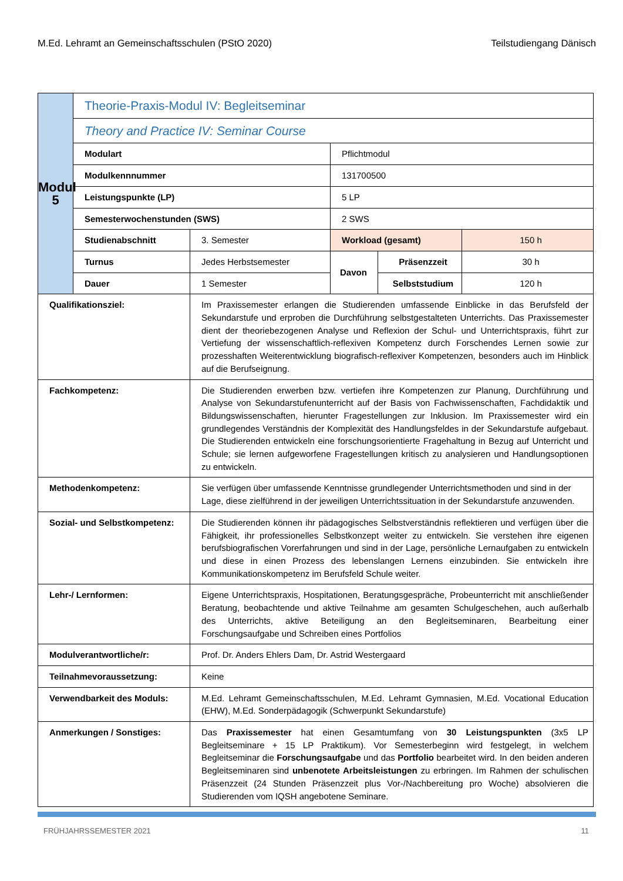M.Ed. Lehramt an Gemeinschaftsschulen (PStO 2020) Teilstudiengang Dänisch
| Modul 5 | Theorie-Praxis-Modul IV: Begleitseminar | | | | |
| | Theory and Practice IV: Seminar Course | | | | |
| | Modulart | | Pflichtmodul | | |
| | Modulkennnummer | | 131700500 | | |
| | Leistungspunkte (LP) | | 5 LP | | |
| | Semesterwochenstunden (SWS) | | 2 SWS | | |
| | Studienabschnitt | 3. Semester | Workload (gesamt) | | 150 h |
| | Turnus | Jedes Herbstsemester | Davon | Präsenzzeit | 30 h |
| | Dauer | 1 Semester | | Selbststudium | 120 h |
| Qualifikationsziel: | | Im Praxissemester erlangen die Studierenden umfassende Einblicke in das Berufsfeld der Sekundarstufe und erproben die Durchführung selbstgestalteten Unterrichts. Das Praxissemester dient der theoriebezogenen Analyse und Reflexion der Schul- und Unterrichtspraxis, führt zur Vertiefung der wissenschaftlich-reflexiven Kompetenz durch Forschendes Lernen sowie zur prozesshaften Weiterentwicklung biografisch-reflexiver Kompetenzen, besonders auch im Hinblick auf die Berufseignung. | | | |
| Fachkompetenz: | | Die Studierenden erwerben bzw. vertiefen ihre Kompetenzen zur Planung, Durchführung und Analyse von Sekundarstufenunterricht auf der Basis von Fachwissenschaften, Fachdidaktik und Bildungswissenschaften, hierunter Fragestellungen zur Inklusion. Im Praxissemester wird ein grundlegendes Verständnis der Komplexität des Handlungsfeldes in der Sekundarstufe aufgebaut. Die Studierenden entwickeln eine forschungsorientierte Fragehaltung in Bezug auf Unterricht und Schule; sie lernen aufgeworfene Fragestellungen kritisch zu analysieren und Handlungsoptionen zu entwickeln. | | | |
| Methodenkompetenz: | | Sie verfügen über umfassende Kenntnisse grundlegender Unterrichtsmethoden und sind in der Lage, diese zielführend in der jeweiligen Unterrichtssituation in der Sekundarstufe anzuwenden. | | | |
| Sozial- und Selbstkompetenz: | | Die Studierenden können ihr pädagogisches Selbstverständnis reflektieren und verfügen über die Fähigkeit, ihr professionelles Selbstkonzept weiter zu entwickeln. Sie verstehen ihre eigenen berufsbiografischen Vorerfahrungen und sind in der Lage, persönliche Lernaufgaben zu entwickeln und diese in einen Prozess des lebenslangen Lernens einzubinden. Sie entwickeln ihre Kommunikationskompetenz im Berufsfeld Schule weiter. | | | |
| Lehr-/ Lernformen: | | Eigene Unterrichtspraxis, Hospitationen, Beratungsgespräche, Probeunterricht mit anschließender Beratung, beobachtende und aktive Teilnahme am gesamten Schulgeschehen, auch außerhalb des Unterrichts, aktive Beteiligung an den Begleitseminaren, Bearbeitung einer Forschungsaufgabe und Schreiben eines Portfolios | | | |
| Modulverantwortliche/r: | | Prof. Dr. Anders Ehlers Dam, Dr. Astrid Westergaard | | | |
| Teilnahmevoraussetzung: | | Keine | | | |
| Verwendbarkeit des Moduls: | | M.Ed. Lehramt Gemeinschaftsschulen, M.Ed. Lehramt Gymnasien, M.Ed. Vocational Education (EHW), M.Ed. Sonderpädagogik (Schwerpunkt Sekundarstufe) | | | |
| Anmerkungen / Sonstiges: | | Das Praxissemester hat einen Gesamtumfang von 30 Leistungspunkten (3x5 LP Begleitseminare + 15 LP Praktikum). Vor Semesterbeginn wird festgelegt, in welchem Begleitseminar die Forschungsaufgabe und das Portfolio bearbeitet wird. In den beiden anderen Begleitseminaren sind unbenotete Arbeitsleistungen zu erbringen. Im Rahmen der schulischen Präsenzzeit (24 Stunden Präsenzzeit plus Vor-/Nachbereitung pro Woche) absolvieren die Studierenden vom IQSH angebotene Seminare. | | | |
FRÜHJAHRSSEMESTER 2021 11